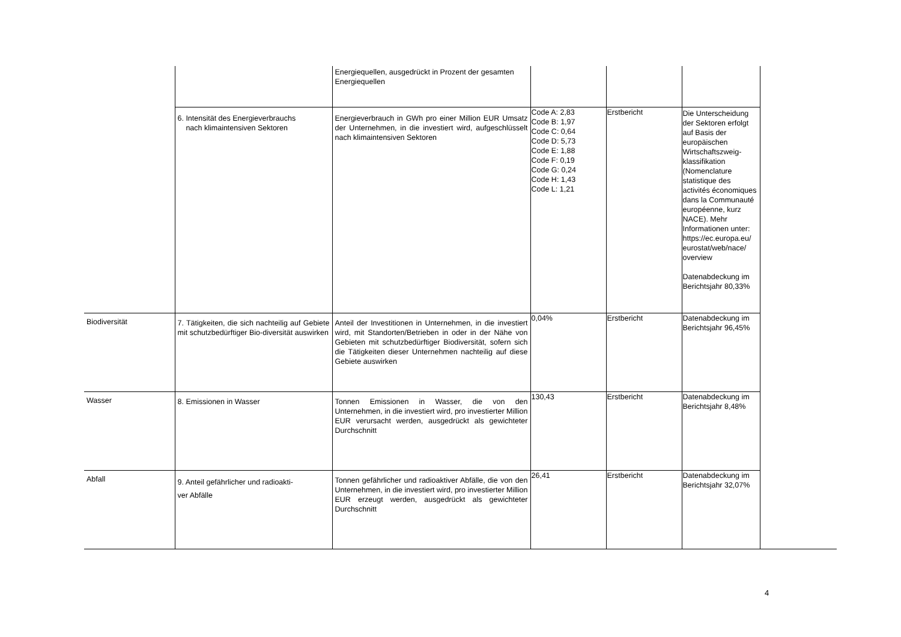| | | Energiequellen, ausgedrückt in Prozent der gesamten Energiequellen | | | | |
| | 6. Intensität des Energieverbrauchs nach klimaintensiven Sektoren | Energieverbrauch in GWh pro einer Million EUR Umsatz der Unternehmen, in die investiert wird, aufgeschlüsselt nach klimaintensiven Sektoren | Code A: 2,83 Code B: 1,97 Code C: 0,64 Code D: 5,73 Code E: 1,88 Code F: 0,19 Code G: 0,24 Code H: 1,43 Code L: 1,21 | Erstbericht | Die Unterscheidung der Sektoren erfolgt auf Basis der europäischen Wirtschaftszweig-klassifikation (Nomenclature statistique des activités économiques dans la Communauté européenne, kurz NACE). Mehr Informationen unter: https://ec.europa.eu/ eurostat/web/nace/ overview Datenabdeckung im Berichtsjahr 80,33% | |
| Biodiversität | 7. Tätigkeiten, die sich nachteilig auf Gebiete mit schutzbedürftiger Bio-diversität auswirken | Anteil der Investitionen in Unternehmen, in die investiert wird, mit Standorten/Betrieben in oder in der Nähe von Gebieten mit schutzbedürftiger Biodiversität, sofern sich die Tätigkeiten dieser Unternehmen nachteilig auf diese Gebiete auswirken | 0,04% | Erstbericht | Datenabdeckung im Berichtsjahr 96,45% | |
| Wasser | 8. Emissionen in Wasser | Tonnen Emissionen in Wasser, die von den Unternehmen, in die investiert wird, pro investierter Million EUR verursacht werden, ausgedrückt als gewichteter Durchschnitt | 130,43 | Erstbericht | Datenabdeckung im Berichtsjahr 8,48% | |
| Abfall | 9. Anteil gefährlicher und radioakti- ver Abfälle | Tonnen gefährlicher und radioaktiver Abfälle, die von den Unternehmen, in die investiert wird, pro investierter Million EUR erzeugt werden, ausgedrückt als gewichteter Durchschnitt | 26,41 | Erstbericht | Datenabdeckung im Berichtsjahr 32,07% | |
4